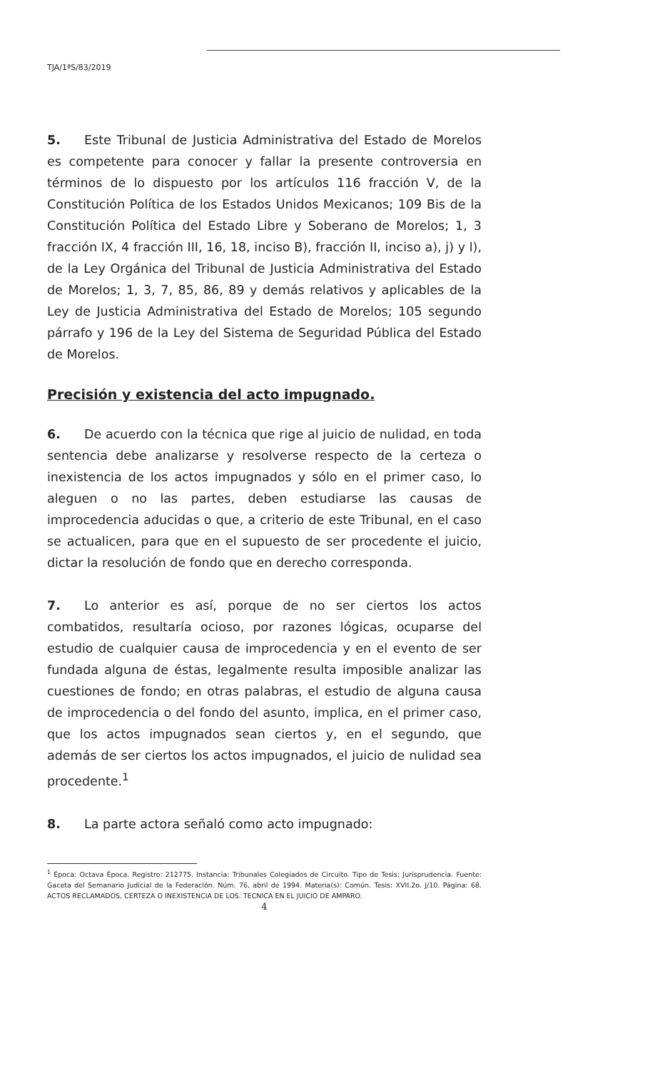TJA/1ªS/83/2019
5. Este Tribunal de Justicia Administrativa del Estado de Morelos es competente para conocer y fallar la presente controversia en términos de lo dispuesto por los artículos 116 fracción V, de la Constitución Política de los Estados Unidos Mexicanos; 109 Bis de la Constitución Política del Estado Libre y Soberano de Morelos; 1, 3 fracción IX, 4 fracción III, 16, 18, inciso B), fracción II, inciso a), j) y l), de la Ley Orgánica del Tribunal de Justicia Administrativa del Estado de Morelos; 1, 3, 7, 85, 86, 89 y demás relativos y aplicables de la Ley de Justicia Administrativa del Estado de Morelos; 105 segundo párrafo y 196 de la Ley del Sistema de Seguridad Pública del Estado de Morelos.
Precisión y existencia del acto impugnado.
6. De acuerdo con la técnica que rige al juicio de nulidad, en toda sentencia debe analizarse y resolverse respecto de la certeza o inexistencia de los actos impugnados y sólo en el primer caso, lo aleguen o no las partes, deben estudiarse las causas de improcedencia aducidas o que, a criterio de este Tribunal, en el caso se actualicen, para que en el supuesto de ser procedente el juicio, dictar la resolución de fondo que en derecho corresponda.
7. Lo anterior es así, porque de no ser ciertos los actos combatidos, resultaría ocioso, por razones lógicas, ocuparse del estudio de cualquier causa de improcedencia y en el evento de ser fundada alguna de éstas, legalmente resulta imposible analizar las cuestiones de fondo; en otras palabras, el estudio de alguna causa de improcedencia o del fondo del asunto, implica, en el primer caso, que los actos impugnados sean ciertos y, en el segundo, que además de ser ciertos los actos impugnados, el juicio de nulidad sea procedente.<sup>1</sup>
8. La parte actora señaló como acto impugnado:
<sup>1</sup> Época: Octava Época. Registro: 212775. Instancia: Tribunales Colegiados de Circuito. Tipo de Tesis: Jurisprudencia. Fuente: Gaceta del Semanario Judicial de la Federación. Núm. 76, abril de 1994. Materia(s): Común. Tesis: XVII.2o. J/10. Página: 68. ACTOS RECLAMADOS, CERTEZA O INEXISTENCIA DE LOS. TECNICA EN EL JUICIO DE AMPARO.
4